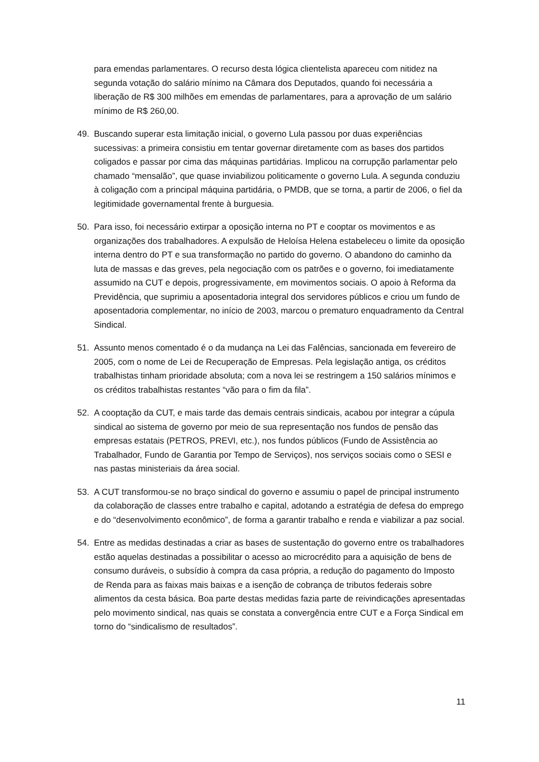para emendas parlamentares. O recurso desta lógica clientelista apareceu com nitidez na segunda votação do salário mínimo na Câmara dos Deputados, quando foi necessária a liberação de R$ 300 milhões em emendas de parlamentares, para a aprovação de um salário mínimo de R$ 260,00.
49. Buscando superar esta limitação inicial, o governo Lula passou por duas experiências sucessivas: a primeira consistiu em tentar governar diretamente com as bases dos partidos coligados e passar por cima das máquinas partidárias. Implicou na corrupção parlamentar pelo chamado “mensalão”, que quase inviabilizou politicamente o governo Lula. A segunda conduziu à coligação com a principal máquina partidária, o PMDB, que se torna, a partir de 2006, o fiel da legitimidade governamental frente à burguesia.
50. Para isso, foi necessário extirpar a oposição interna no PT e cooptar os movimentos e as organizações dos trabalhadores. A expulsão de Heloísa Helena estabeleceu o limite da oposição interna dentro do PT e sua transformação no partido do governo. O abandono do caminho da luta de massas e das greves, pela negociação com os patrões e o governo, foi imediatamente assumido na CUT e depois, progressivamente, em movimentos sociais. O apoio à Reforma da Previdência, que suprimiu a aposentadoria integral dos servidores públicos e criou um fundo de aposentadoria complementar, no início de 2003, marcou o prematuro enquadramento da Central Sindical.
51. Assunto menos comentado é o da mudança na Lei das Falências, sancionada em fevereiro de 2005, com o nome de Lei de Recuperação de Empresas. Pela legislação antiga, os créditos trabalhistas tinham prioridade absoluta; com a nova lei se restringem a 150 salários mínimos e os créditos trabalhistas restantes “vão para o fim da fila”.
52. A cooptação da CUT, e mais tarde das demais centrais sindicais, acabou por integrar a cúpula sindical ao sistema de governo por meio de sua representação nos fundos de pensão das empresas estatais (PETROS, PREVI, etc.), nos fundos públicos (Fundo de Assistência ao Trabalhador, Fundo de Garantia por Tempo de Serviços), nos serviços sociais como o SESI e nas pastas ministeriais da área social.
53. A CUT transformou-se no braço sindical do governo e assumiu o papel de principal instrumento da colaboração de classes entre trabalho e capital, adotando a estratégia de defesa do emprego e do “desenvolvimento econômico”, de forma a garantir trabalho e renda e viabilizar a paz social.
54. Entre as medidas destinadas a criar as bases de sustentação do governo entre os trabalhadores estão aquelas destinadas a possibilitar o acesso ao microcrédito para a aquisição de bens de consumo duráveis, o subsídio à compra da casa própria, a redução do pagamento do Imposto de Renda para as faixas mais baixas e a isenção de cobrança de tributos federais sobre alimentos da cesta básica. Boa parte destas medidas fazia parte de reivindicações apresentadas pelo movimento sindical, nas quais se constata a convergência entre CUT e a Força Sindical em torno do “sindicalismo de resultados”.
11